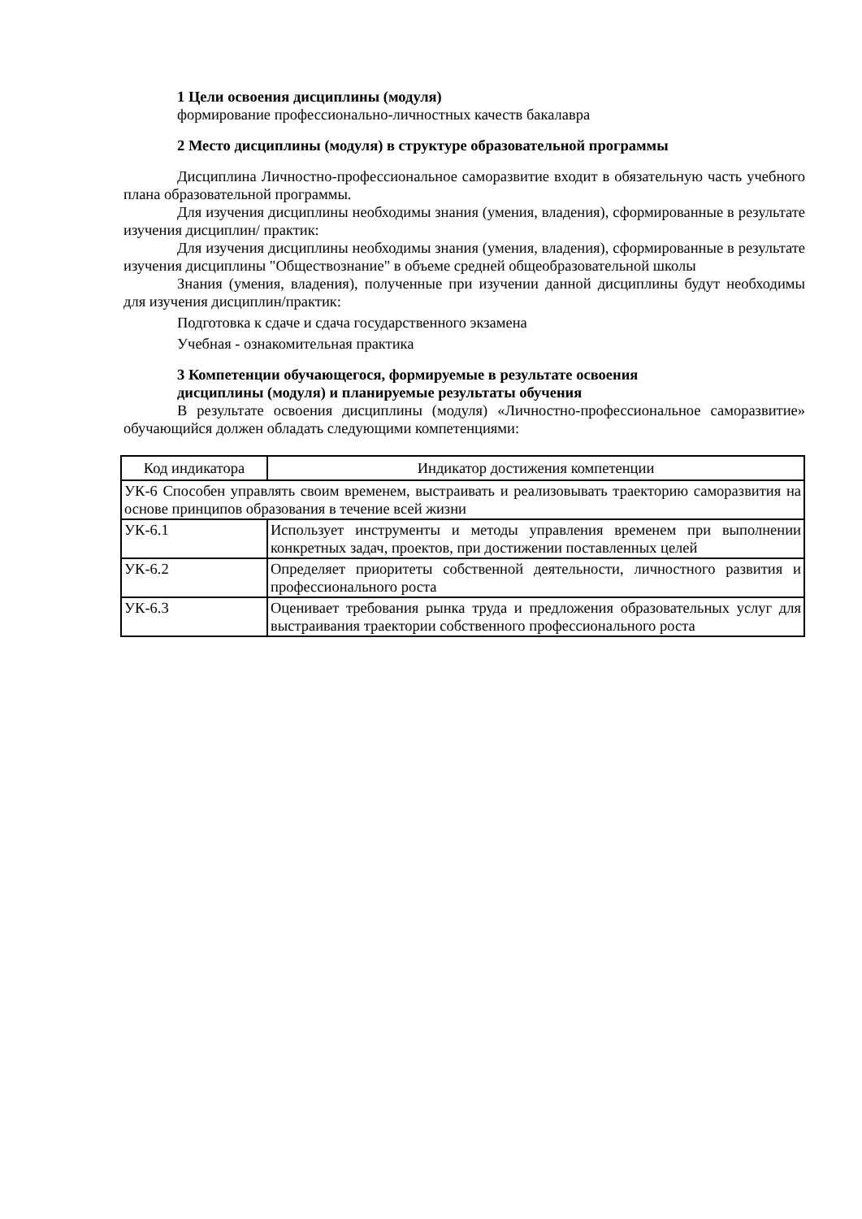1 Цели освоения дисциплины (модуля)
формирование профессионально-личностных качеств бакалавра
2 Место дисциплины (модуля) в структуре образовательной программы
Дисциплина Личностно-профессиональное саморазвитие входит в обязательную часть учебного плана образовательной программы.
Для изучения дисциплины необходимы знания (умения, владения), сформированные в результате изучения дисциплин/ практик:
Для изучения дисциплины необходимы знания (умения, владения), сформированные в результате изучения дисциплины "Обществознание" в объеме средней общеобразовательной школы
Знания (умения, владения), полученные при изучении данной дисциплины будут необходимы для изучения дисциплин/практик:
Подготовка к сдаче и сдача государственного экзамена
Учебная - ознакомительная практика
3 Компетенции обучающегося, формируемые в результате освоения
дисциплины (модуля) и планируемые результаты обучения
В результате освоения дисциплины (модуля) «Личностно-профессиональное саморазвитие» обучающийся должен обладать следующими компетенциями:
| Код индикатора | Индикатор достижения компетенции |
| --- | --- |
| УК-6 Способен управлять своим временем, выстраивать и реализовывать траекторию саморазвития на основе принципов образования в течение всей жизни | |
| УК-6.1 | Использует инструменты и методы управления временем при выполнении конкретных задач, проектов, при достижении поставленных целей |
| УК-6.2 | Определяет приоритеты собственной деятельности, личностного развития и профессионального роста |
| УК-6.3 | Оценивает требования рынка труда и предложения образовательных услуг для выстраивания траектории собственного профессионального роста |